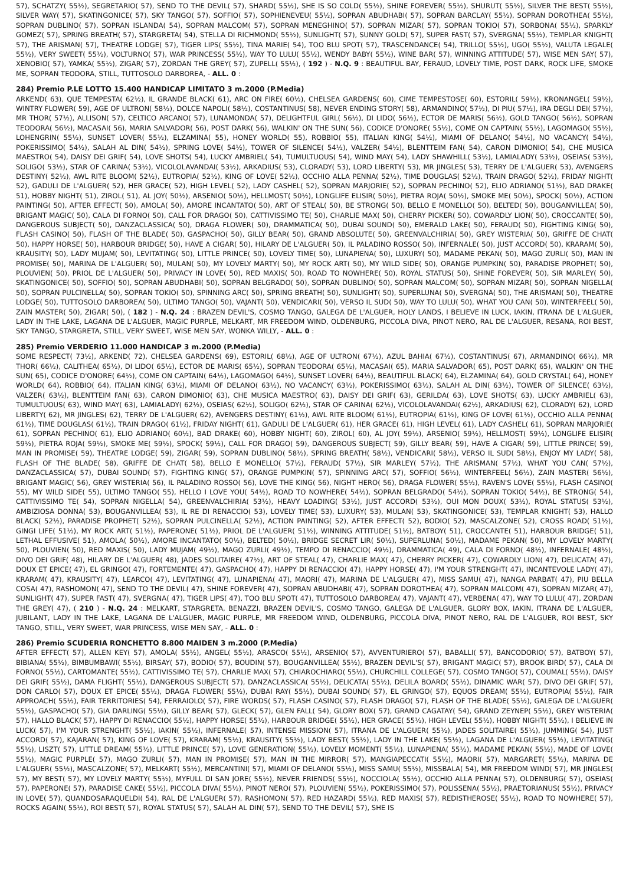57), SCHATZY( 55½), SEGRETARIO( 57), SEND TO THE DEVIL( 57), SHARD( 55½), SHE IS SO COLD( 55½), SHINE FOREVER( 55½), SHURUT( 55½), SILVER THE BEST( 55½), SILVER WAY( 57), SKATINGONICE( 57), SKY TANGO( 57), SOFFIO( 57), SOPHIENEVEU( 55½), SOPRAN ABUDHABI( 57), SOPRAN BARCLAY( 55½), SOPRAN DOROTHEA( 55½), SOPRAN DUBLINO( 57), SOPRAN ISLANDA( 54), SOPRAN MALCOM( 57), SOPRAN MENEGHINO( 57), SOPRAN MIZAR( 57), SOPRAN TOKIO( 57), SORBONA( 55½), SPARKLY GOMEZ( 57), SPRING BREATH( 57), STARGRETA( 54), STELLA DI RICHMOND( 55½), SUNLIGHT( 57), SUNNY GOLD( 57), SUPER FAST( 57), SVERGNA( 55½), TEMPLAR KNIGHT( 57), THE ARISMAN( 57), THEATRE LODGE( 57), TIGER LIPS( 55½), TINA MARIE( 54), TOO BLU SPOT( 57), TRASCENDANCE( 54), TRILLO( 55½), UGO( 55½), VALUTA LEGALE( 55½), VERY SWEET( 55½), VOLTURNO( 57), WAR PRINCESS( 55½), WAY TO LULU( 55½), WENDY BABY( 55½), WINE BAR( 57), WINNING ATTITUDE( 57), WISE MEN SAY( 57), XENOBIO( 57), YAMKA( 55½), ZIGAR( 57), ZORDAN THE GREY( 57), ZUPELL( 55½), ( 192 ) - N.Q. 9 : BEAUTIFUL BAY, FERAUD, LOVELY TIME, POST DARK, ROCK LIFE, SMOKE ME, SOPRAN TEODORA, STILL, TUTTOSOLO DARBOREA, - ALL. 0 :
284) Premio P.LE LOTTO 15.400 HANDICAP LIMITATO 3 m.2000 (P.Media)
ARKEND( 63), QUE TEMPESTA( 62½), IL GRANDE BLACK( 61), ARC ON FIRE( 60½), CHELSEA GARDENS( 60), CIME TEMPESTOSE( 60), ESTORIL( 59½), KRONANGEL( 59½), WINTRY FLOWER( 59), AGE OF ULTRON( 58½), DOLCE NAPOLI( 58½), COSTANTINUS( 58), NEVER ENDING STORY( 58), ARMANDINO( 57½), DI PIU( 57½), IRA DEGLI DEI( 57½), MR THOR( 57½), ALLISON( 57), CELTICO ARCANO( 57), LUNAMONDA( 57), DELIGHTFUL GIRL( 56½), DI LIDO( 56½), ECTOR DE MARIS( 56½), GOLD TANGO( 56½), SOPRAN TEODORA( 56½), MACASAI( 56), MARIA SALVADOR( 56), POST DARK( 56), WALKIN' ON THE SUN( 56), CODICE D'ONORE( 55½), COME ON CAPTAIN( 55½), LAGOMAGO( 55½), LOHENGRIN( 55½), SUNSET LOVER( 55½), ELZAMINA( 55), HONEY WORLD( 55), ROBBIO( 55), ITALIAN KING( 54½), MIAMI OF DELANO( 54½), NO VACANCY( 54½), POKERISSIMO( 54½), SALAH AL DIN( 54½), SPRING LOVE( 54½), TOWER OF SILENCE( 54½), VALZER( 54½), BLENTTEIM FAN( 54), CARON DIMONIO( 54), CHE MUSICA MAESTRO( 54), DAISY DEI GRIF( 54), LOVE SHOTS( 54), LUCKY AMBRIEL( 54), TUMULTUOUS( 54), WIND MAY( 54), LADY SHAWHILL( 53½), LAMIALADY( 53½), OSEIAS( 53½), SOLIGO( 53½), STAR OF CARINA( 53½), VICOLOLAVANDAI( 53½), ARKADIUS( 53), CLORADY( 53), LORD LIBERTY( 53), MR JINGLES( 53), TERRY DE L'ALGUER( 53), AVENGERS DESTINY( 52½), AWL RITE BLOOM( 52½), EUTROPIA( 52½), KING OF LOVE( 52½), OCCHIO ALLA PENNA( 52½), TIME DOUGLAS( 52½), TRAIN DRAGO( 52½), FRIDAY NIGHT( 52), GADULI DE L'ALGUER( 52), HER GRACE( 52), HIGH LEVEL( 52), LADY CASHEL( 52), SOPRAN MARJORIE( 52), SOPRAN PECHINO( 52), ELIO ADRIANO( 51½), BAD DRAKE( 51), HOBBY NIGHT( 51), ZIROL( 51), AL JOY( 50½), ARSENIO( 50½), HELLMOST( 50½), LONGLIFE ELISIR( 50½), PIETRA ROJA( 50½), SMOKE ME( 50½), SPOCK( 50½), ACTION PAINTING( 50), AFTER EFFECT( 50), AMOLA( 50), AMORE INCANTATO( 50), ART OF STEAL( 50), BE STRONG( 50), BELLO E MONELLO( 50), BELTED( 50), BOUGANVILLEA( 50), BRIGANT MAGIC( 50), CALA DI FORNO( 50), CALL FOR DRAGO( 50), CATTIVISSIMO TE( 50), CHARLIE MAX( 50), CHERRY PICKER( 50), COWARDLY LION( 50), CROCCANTE( 50), DANGEROUS SUBJECT( 50), DANZACLASSICA( 50), DRAGA FLOWER( 50), DRAMMATICA( 50), DUBAI SOUND( 50), EMERALD LAKE( 50), FERAUD( 50), FIGHTING KING( 50), FLASH CASINO( 50), FLASH OF THE BLADE( 50), GASPACHO( 50), GILLY BEAR( 50), GRAND ABSOLUTE( 50), GREENVALCHIRIA( 50), GREY WISTERIA( 50), GRIFFE DE CHAT( 50), HAPPY HORSE( 50), HARBOUR BRIDGE( 50), HAVE A CIGAR( 50), HILARY DE L'ALGUER( 50), IL PALADINO ROSSO( 50), INFERNALE( 50), JUST ACCORD( 50), KRARAM( 50), KRAUSITY( 50), LADY MUJAM( 50), LEVITATING( 50), LITTLE PRINCE( 50), LOVELY TIME( 50), LUNAPIENA( 50), LUXURY( 50), MADAME PEKAN( 50), MAGO ZURLI( 50), MAN IN PROMISE( 50), MARINA DE L'ALGUER( 50), MULAN( 50), MY LOVELY MARTY( 50), MY ROCK ART( 50), MY WILD SIDE( 50), ORANGE PUMPKIN( 50), PARADISE PROPHET( 50), PLOUVIEN( 50), PRIOL DE L'ALGUER( 50), PRIVACY IN LOVE( 50), RED MAXIS( 50), ROAD TO NOWHERE( 50), ROYAL STATUS( 50), SHINE FOREVER( 50), SIR MARLEY( 50), SKATINGONICE( 50), SOFFIO( 50), SOPRAN ABUDHABI( 50), SOPRAN BELGRADO( 50), SOPRAN DUBLINO( 50), SOPRAN MALCOM( 50), SOPRAN MIZAR( 50), SOPRAN NIGELLA( 50), SOPRAN PULCINELLA( 50), SOPRAN TOKIO( 50), SPINNING ARC( 50), SPRING BREATH( 50), SUNLIGHT( 50), SUPERLUNA( 50), SVERGNA( 50), THE ARISMAN( 50), THEATRE LODGE( 50), TUTTOSOLO DARBOREA( 50), ULTIMO TANGO( 50), VAJANT( 50), VENDICARI( 50), VERSO IL SUD( 50), WAY TO LULU( 50), WHAT YOU CAN( 50), WINTERFEEL( 50), ZAIN MASTER( 50), ZIGAR( 50), ( 182 ) - N.Q. 24 : BRAZEN DEVIL'S, COSMO TANGO, GALEGA DE L'ALGUER, HOLY LANDS, I BELIEVE IN LUCK, IAKIN, ITRANA DE L'ALGUER, LADY IN THE LAKE, LAGANA DE L'ALGUER, MAGIC PURPLE, MELKART, MR FREEDOM WIND, OLDENBURG, PICCOLA DIVA, PINOT NERO, RAL DE L'ALGUER, RESANA, ROI BEST, SKY TANGO, STARGRETA, STILL, VERY SWEET, WISE MEN SAY, WONKA WILLY, - ALL. 0 :
285) Premio VERDERIO 11.000 HANDICAP 3 m.2000 (P.Media)
SOME RESPECT( 73½), ARKEND( 72), CHELSEA GARDENS( 69), ESTORIL( 68½), AGE OF ULTRON( 67½), AZUL BAHIA( 67½), COSTANTINUS( 67), ARMANDINO( 66½), MR THOR( 66½), CALITHEA( 65½), DI LIDO( 65½), ECTOR DE MARIS( 65½), SOPRAN TEODORA( 65½), MACASAI( 65), MARIA SALVADOR( 65), POST DARK( 65), WALKIN' ON THE SUN( 65), CODICE D'ONORE( 64½), COME ON CAPTAIN( 64½), LAGOMAGO( 64½), SUNSET LOVER( 64½), BEAUTIFUL BLACK( 64), ELZAMINA( 64), GOLD CRYSTAL( 64), HONEY WORLD( 64), ROBBIO( 64), ITALIAN KING( 63½), MIAMI OF DELANO( 63½), NO VACANCY( 63½), POKERISSIMO( 63½), SALAH AL DIN( 63½), TOWER OF SILENCE( 63½), VALZER( 63½), BLENTTEIM FAN( 63), CARON DIMONIO( 63), CHE MUSICA MAESTRO( 63), DAISY DEI GRIF( 63), GERILDA( 63), LOVE SHOTS( 63), LUCKY AMBRIEL( 63), TUMULTUOUS( 63), WIND MAY( 63), LAMIALADY( 62½), OSEIAS( 62½), SOLIGO( 62½), STAR OF CARINA( 62½), VICOLOLAVANDAI( 62½), ARKADIUS( 62), CLORADY( 62), LORD LIBERTY( 62), MR JINGLES( 62), TERRY DE L'ALGUER( 62), AVENGERS DESTINY( 61½), AWL RITE BLOOM( 61½), EUTROPIA( 61½), KING OF LOVE( 61½), OCCHIO ALLA PENNA( 61½), TIME DOUGLAS( 61½), TRAIN DRAGO( 61½), FRIDAY NIGHT( 61), GADULI DE L'ALGUER( 61), HER GRACE( 61), HIGH LEVEL( 61), LADY CASHEL( 61), SOPRAN MARJORIE( 61), SOPRAN PECHINO( 61), ELIO ADRIANO( 60½), BAD DRAKE( 60), HOBBY NIGHT( 60), ZIROL( 60), AL JOY( 59½), ARSENIO( 59½), HELLMOST( 59½), LONGLIFE ELISIR( 59½), PIETRA ROJA( 59½), SMOKE ME( 59½), SPOCK( 59½), CALL FOR DRAGO( 59), DANGEROUS SUBJECT( 59), GILLY BEAR( 59), HAVE A CIGAR( 59), LITTLE PRINCE( 59), MAN IN PROMISE( 59), THEATRE LODGE( 59), ZIGAR( 59), SOPRAN DUBLINO( 58½), SPRING BREATH( 58½), VENDICARI( 58½), VERSO IL SUD( 58½), ENJOY MY LADY( 58), FLASH OF THE BLADE( 58), GRIFFE DE CHAT( 58), BELLO E MONELLO( 57½), FERAUD( 57½), SIR MARLEY( 57½), THE ARISMAN( 57½), WHAT YOU CAN( 57½), DANZACLASSICA( 57), DUBAI SOUND( 57), FIGHTING KING( 57), ORANGE PUMPKIN( 57), SPINNING ARC( 57), SOFFIO( 56½), WINTERFEEL( 56½), ZAIN MASTER( 56½), BRIGANT MAGIC( 56), GREY WISTERIA( 56), IL PALADINO ROSSO( 56), LOVE THE KING( 56), NIGHT HERO( 56), DRAGA FLOWER( 55½), RAVEN'S LOVE( 55½), FLASH CASINO( 55), MY WILD SIDE( 55), ULTIMO TANGO( 55), HELLO I LOVE YOU( 54½), ROAD TO NOWHERE( 54½), SOPRAN BELGRADO( 54½), SOPRAN TOKIO( 54½), BE STRONG( 54), CATTIVISSIMO TE( 54), SOPRAN NIGELLA( 54), GREENVALCHIRIA( 53½), HEAVY LOADING( 53½), JUST ACCORD( 53½), OUI MON DOUX( 53½), ROYAL STATUS( 53½), AMBIZIOSA DONNA( 53), BOUGANVILLEA( 53), IL RE DI RENACCIO( 53), LOVELY TIME( 53), LUXURY( 53), MULAN( 53), SKATINGONICE( 53), TEMPLAR KNIGHT( 53), HALLO BLACK( 52½), PARADISE PROPHET( 52½), SOPRAN PULCINELLA( 52½), ACTION PAINTING( 52), AFTER EFFECT( 52), BODIO( 52), MASCALZONE( 52), CROSS ROAD( 51½), GINGI LIFE( 51½), MY ROCK ART( 51½), PAPERONE( 51½), PRIOL DE L'ALGUER( 51½), WINNING ATTITUDE( 51½), BATBOY( 51), CROCCANTE( 51), HARBOUR BRIDGE( 51), LETHAL EFFUSIVE( 51), AMOLA( 50½), AMORE INCANTATO( 50½), BELTED( 50½), BRIDGE SECRET LIR( 50½), SUPERLUNA( 50½), MADAME PEKAN( 50), MY LOVELY MARTY( 50), PLOUVIEN( 50), RED MAXIS( 50), LADY MUJAM( 49½), MAGO ZURLI( 49½), TEMPO DI RENACCIO( 49½), DRAMMATICA( 49), CALA DI FORNO( 48½), INFERNALE( 48½), DIVO DEI GRIF( 48), HILARY DE L'ALGUER( 48), JADES SOLITAIRE( 47½), ART OF STEAL( 47), CHARLIE MAX( 47), CHERRY PICKER( 47), COWARDLY LION( 47), DELICATA( 47), DOUX ET EPICE( 47), EL GRINGO( 47), FORTEMENTE( 47), GASPACHO( 47), HAPPY DI RENACCIO( 47), HAPPY HORSE( 47), I'M YOUR STRENGHT( 47), INCANTEVOLE LADY( 47), KRARAM( 47), KRAUSITY( 47), LEARCO( 47), LEVITATING( 47), LUNAPIENA( 47), MAORI( 47), MARINA DE L'ALGUER( 47), MISS SAMU( 47), NANGA PARBAT( 47), PIU BELLA COSA( 47), RASHOMON( 47), SEND TO THE DEVIL( 47), SHINE FOREVER( 47), SOPRAN ABUDHABI( 47), SOPRAN DOROTHEA( 47), SOPRAN MALCOM( 47), SOPRAN MIZAR( 47), SUNLIGHT( 47), SUPER FAST( 47), SVERGNA( 47), TIGER LIPS( 47), TOO BLU SPOT( 47), TUTTOSOLO DARBOREA( 47), VAJANT( 47), VERBENA( 47), WAY TO LULU( 47), ZORDAN THE GREY( 47), ( 210 ) - N.Q. 24 : MELKART, STARGRETA, BENAZZI, BRAZEN DEVIL'S, COSMO TANGO, GALEGA DE L'ALGUER, GLORY BOX, IAKIN, ITRANA DE L'ALGUER, JUBILANT, LADY IN THE LAKE, LAGANA DE L'ALGUER, MAGIC PURPLE, MR FREEDOM WIND, OLDENBURG, PICCOLA DIVA, PINOT NERO, RAL DE L'ALGUER, ROI BEST, SKY TANGO, STILL, VERY SWEET, WAR PRINCESS, WISE MEN SAY, - ALL. 0 :
286) Premio SCUDERIA RONCHETTO 8.800 MAIDEN 3 m.2000 (P.Media)
AFTER EFFECT( 57), ALLEN KEY( 57), AMOLA( 55½), ANGEL( 55½), ARASCO( 55½), ARSENIO( 57), AVVENTURIERO( 57), BABALLI( 57), BANCODORIO( 57), BATBOY( 57), BIBIANA( 55½), BIMBUMBAWI( 55½), BIRSAY( 57), BODIO( 57), BOUDIN( 57), BOUGANVILLEA( 55½), BRAZEN DEVIL'S( 57), BRIGANT MAGIC( 57), BROOK BIRD( 57), CALA DI FORNO( 55½), CARTOMANTE( 55½), CATTIVISSIMO TE( 57), CHARLIE MAX( 57), CHIAROCHIARO( 55½), CHURCHILL COLLEGE( 57), COSMO TANGO( 57), COUMAL( 55½), DAISY DEI GRIF( 55½), DAMA FLIGHT( 55½), DANGEROUS SUBJECT( 57), DANZACLASSICA( 55½), DELICATA( 55½), DELILA BOARD( 55½), DINAMIC WAR( 57), DIVO DEI GRIF( 57), DON CARLO( 57), DOUX ET EPICE( 55½), DRAGA FLOWER( 55½), DUBAI RAY( 55½), DUBAI SOUND( 57), EL GRINGO( 57), EQUOS DREAM( 55½), EUTROPIA( 55½), FAIR APPROACH( 55½), FAIR TERRITORIES( 54), FERRAIOLO( 57), FIRE WORDS( 57), FLASH CASINO( 57), FLASH DRAGO( 57), FLASH OF THE BLADE( 55½), GALEGA DE L'ALGUER( 55½), GASPACHO( 57), GIA DARLING( 55½), GILLY BEAR( 57), GLECK( 57), GLEN FALL( 54), GLORY BOX( 57), GRAND CAGATAY( 54), GRAND ZEYNEP( 55½), GREY WISTERIA( 57), HALLO BLACK( 57), HAPPY DI RENACCIO( 55½), HAPPY HORSE( 55½), HARBOUR BRIDGE( 55½), HER GRACE( 55½), HIGH LEVEL( 55½), HOBBY NIGHT( 55½), I BELIEVE IN LUCK( 57), I'M YOUR STRENGHT( 55½), IAKIN( 55½), INFERNALE( 57), INTENSE MISSION( 57), ITRANA DE L'ALGUER( 55½), JADES SOLITAIRE( 55½), JUMMING( 54), JUST ACCORD( 57), KAJARAN( 57), KING OF LOVE( 57), KRARAM( 55½), KRAUSITY( 55½), LADY BEST( 55½), LADY IN THE LAKE( 55½), LAGANA DE L'ALGUER( 55½), LEVITATING( 55½), LISZT( 57), LITTLE DREAM( 55½), LITTLE PRINCE( 57), LOVE GENERATION( 55½), LOVELY MOMENT( 55½), LUNAPIENA( 55½), MADAME PEKAN( 55½), MADE OF LOVE( 55½), MAGIC PURPLE( 57), MAGO ZURLI( 57), MAN IN PROMISE( 57), MAN IN THE MIRROR( 57), MANGIAPECCATI( 55½), MAORI( 57), MARGARET( 55½), MARINA DE L'ALGUER( 55½), MASCALZONE( 57), MELKART( 55½), MERCANTINI( 57), MIAMI OF DELANO( 55½), MISS SAMU( 55½), MISSBALA( 54), MR FREEDOM WIND( 57), MR JINGLES( 57), MY BEST( 57), MY LOVELY MARTY( 55½), MYFULL DI SAN JORE( 55½), NEVER FRIENDS( 55½), NOCCIOLA( 55½), OCCHIO ALLA PENNA( 57), OLDENBURG( 57), OSEIAS( 57), PAPERONE( 57), PARADISE CAKE( 55½), PICCOLA DIVA( 55½), PINOT NERO( 57), PLOUVIEN( 55½), POKERISSIMO( 57), POLISSENA( 55½), PRAETORIANUS( 55½), PRIVACY IN LOVE( 57), QUANDOSARAQUELDI( 54), RAL DE L'ALGUER( 57), RASHOMON( 57), RED HAZARD( 55½), RED MAXIS( 57), REDISTHEROSE( 55½), ROAD TO NOWHERE( 57), ROCKS AGAIN( 55½), ROI BEST( 57), ROYAL STATUS( 57), SALAH AL DIN( 57), SEND TO THE DEVIL( 57), SHE IS